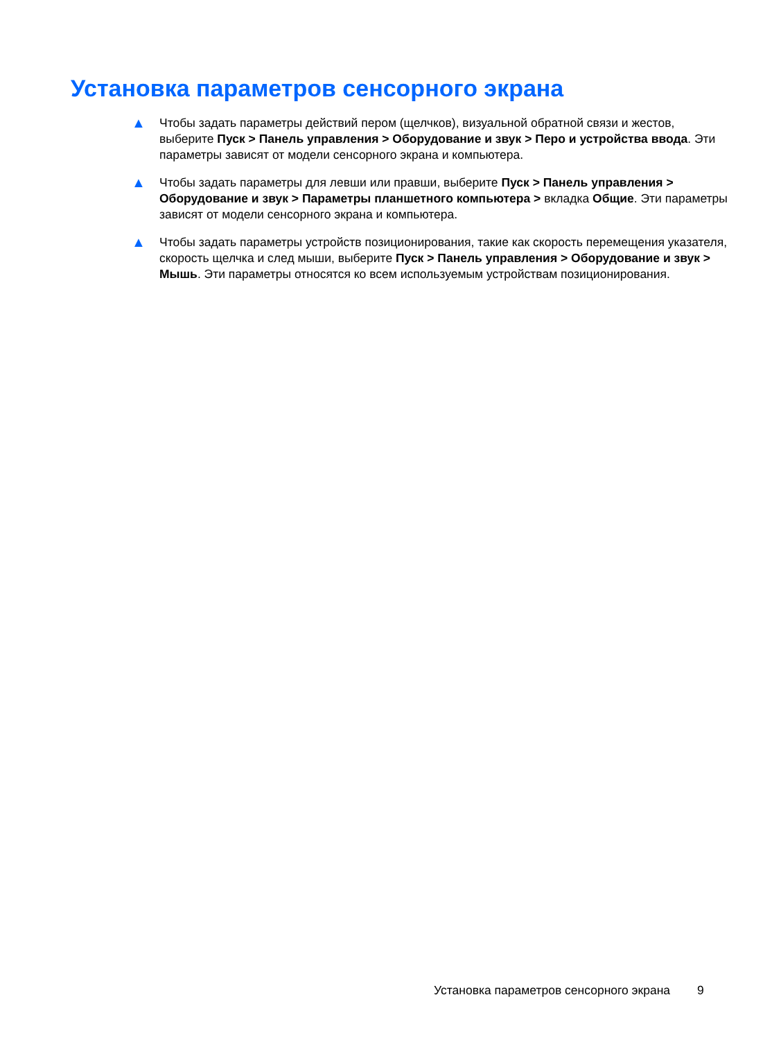Установка параметров сенсорного экрана
▲ Чтобы задать параметры действий пером (щелчков), визуальной обратной связи и жестов, выберите Пуск > Панель управления > Оборудование и звук > Перо и устройства ввода. Эти параметры зависят от модели сенсорного экрана и компьютера.
▲ Чтобы задать параметры для левши или правши, выберите Пуск > Панель управления > Оборудование и звук > Параметры планшетного компьютера > вкладка Общие. Эти параметры зависят от модели сенсорного экрана и компьютера.
▲ Чтобы задать параметры устройств позиционирования, такие как скорость перемещения указателя, скорость щелчка и след мыши, выберите Пуск > Панель управления > Оборудование и звук > Мышь. Эти параметры относятся ко всем используемым устройствам позиционирования.
Установка параметров сенсорного экрана 9